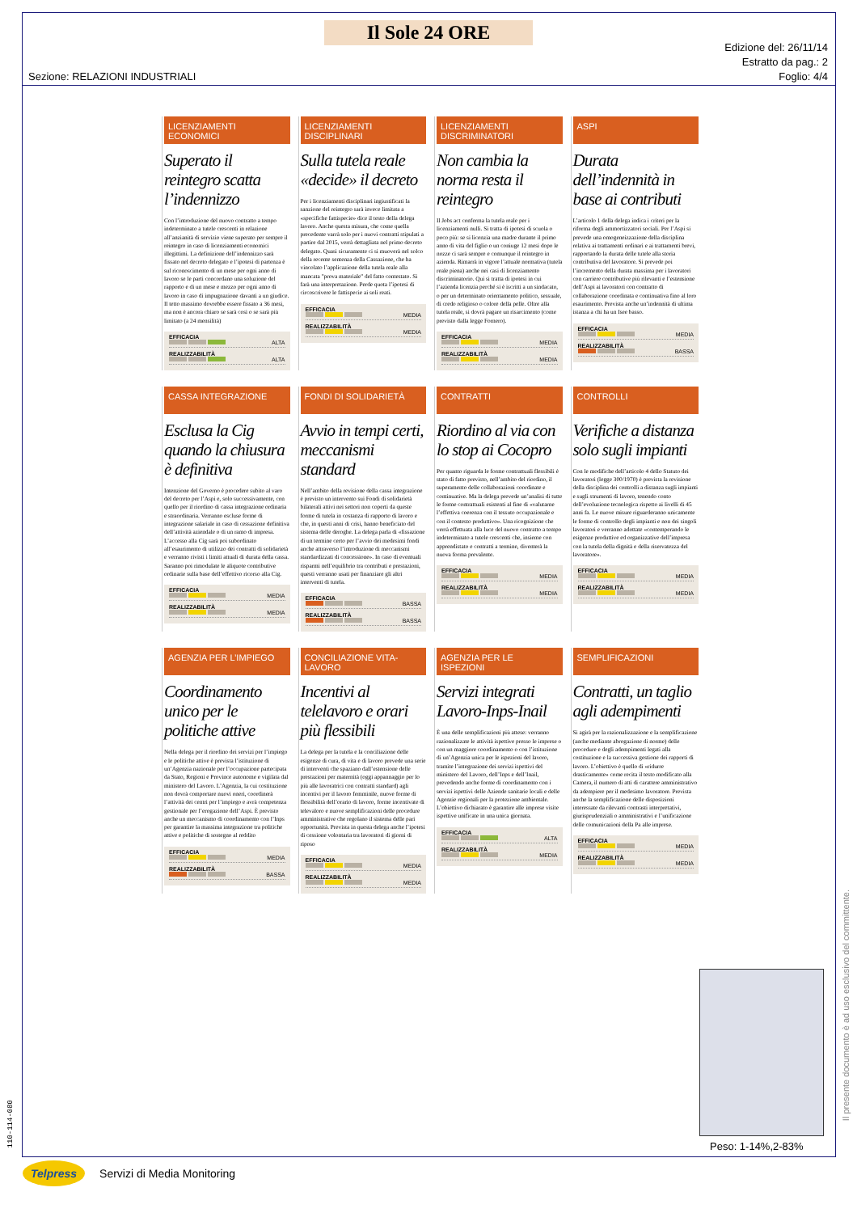Il Sole 24 ORE
Sezione: RELAZIONI INDUSTRIALI
Edizione del: 26/11/14
Estratto da pag.: 2
Foglio: 4/4
LICENZIAMENTI ECONOMICI
Superato il reintegro scatta l’indennizzo
Con l’introduzione del nuovo contratto a tempo indeterminato a tutele crescenti in relazione all’anzianità di servizio viene superato per sempre il reintegro in caso di licenziamenti economici illegittimi. La definizione dell’indennizzo sarà fissato nel decreto delegato e l’ipotesi di partenza è sul riconoscimento di un mese per ogni anno di lavoro se le parti concordano una soluzione del rapporto e di un mese e mezzo per ogni anno di lavoro in caso di impugnazione davanti a un giudice. Il tetto massimo dovrebbe essere fissato a 36 mesi, ma non è ancora chiaro se sarà così o se sarà più limitato (a 24 mensilità)
EFFICACIA
ALTA
REALIZZABILITÀ
ALTA
LICENZIAMENTI DISCIPLINARI
Sulla tutela reale «decide» il decreto
Per i licenziamenti disciplinari ingiustificati la sanzione del reintegro sarà invece limitata a «specifiche fattispecie» dice il testo della delega lavoro. Anche questa misura, che come quella precedente varrà solo per i nuovi contratti stipulati a partire dal 2015, verrà dettagliata nel primo decreto delegato. Quasi sicuramente ci si muoverà nel solco della recente sentenza della Cassazione, che ha vincolato l’applicazione della tutela reale alla mancata "prova materiale" del fatto contestato. Si farà una interpretazione. Perde quota l’ipotesi di circoscrivere le fattispecie ai soli reati.
EFFICACIA
MEDIA
REALIZZABILITÀ
MEDIA
LICENZIAMENTI DISCRIMINATORI
Non cambia la norma resta il reintegro
Il Jobs act conferma la tutela reale per i licenziamenti nulli. Si tratta di ipotesi di scuola o poco più: se si licenzia una madre durante il primo anno di vita del figlio o un coniuge 12 mesi dopo le nozze ci sarà sempre e comunque il reintegro in azienda. Rimarrà in vigore l’attuale normativa (tutela reale piena) anche nei casi di licenziamento discriminatorio. Qui si tratta di ipotesi in cui l’azienda licenzia perché si è iscritti a un sindacato, o per un determinato orientamento politico, sessuale, di credo religioso o colore della pelle. Oltre alla tutela reale, si dovrà pagare un risarcimento (come previsto dalla legge Fornero).
EFFICACIA
MEDIA
REALIZZABILITÀ
MEDIA
ASPI
Durata dell’indennità in base ai contributi
L’articolo 1 della delega indica i criteri per la riforma degli ammortizzatori sociali. Per l’Aspi si prevede una omogeneizzazione della disciplina relativa ai trattamenti ordinari e ai trattamenti brevi, rapportando la durata delle tutele alla storia contributiva del lavoratore. Si prevede poi l’incremento della durata massima per i lavoratori con carriere contributive più rilevanti e l’estensione dell’Aspi ai lavoratori con contratto di collaborazione coordinata e continuativa fino al loro esaurimento. Prevista anche un’indennità di ultima istanza a chi ha un Isee basso.
EFFICACIA
MEDIA
REALIZZABILITÀ
BASSA
CASSA INTEGRAZIONE
Esclusa la Cig quando la chiusura è definitiva
Intenzione del Governo è procedere subito al varo del decreto per l’Aspi e, solo successivamente, con quello per il riordino di cassa integrazione ordinaria e straordinaria. Verranno escluse forme di integrazione salariale in caso di cessazione definitiva dell’attività aziendale o di un ramo di impresa. L’accesso alla Cig sarà poi subordinato all’esaurimento di utilizzo dei contratti di solidarietà e verranno rivisti i limiti attuali di durata della cassa. Saranno poi rimodulate le aliquote contributive ordinarie sulla base dell’effettivo ricorso alla Cig.
EFFICACIA
MEDIA
REALIZZABILITÀ
MEDIA
FONDI DI SOLIDARIETÀ
Avvio in tempi certi, meccanismi standard
Nell’ambito della revisione della cassa integrazione è previsto un intervento sui Fondi di solidarietà bilaterali attivi nei settori non coperti da queste forme di tutela in costanza di rapporto di lavoro e che, in questi anni di crisi, hanno beneficiato del sistema delle deroghe. La delega parla di «fissazione di un termine certo per l’avvio dei medesimi fondi anche attraverso l’introduzione di meccanismi standardizzati di concessione». In caso di eventuali risparmi nell’equilibrio tra contributi e prestazioni, questi verranno usati per finanziare gli altri interventi di tutela.
EFFICACIA
BASSA
REALIZZABILITÀ
BASSA
CONTRATTI
Riordino al via con lo stop ai Cocopro
Per quanto riguarda le forme contrattuali flessibili è stato di fatto previsto, nell’ambito del riordino, il superamento delle collaborazioni coordinate e continuative. Ma la delega prevede un’analisi di tutte le forme contrattuali esistenti al fine di «valutarne l’effettiva coerenza con il tessuto occupazionale e con il contesto produttivo». Una ricognizione che verrà effettuata alla luce del nuovo contratto a tempo indeterminato a tutele crescenti che, insieme con apprendistato e contratti a termine, diventerà la nuova forma prevalente.
EFFICACIA
MEDIA
REALIZZABILITÀ
MEDIA
CONTROLLI
Verifiche a distanza solo sugli impianti
Con le modifiche dell’articolo 4 dello Statuto dei lavoratori (legge 300/1970) è prevista la revisione della disciplina dei controlli a distanza sugli impianti e sugli strumenti di lavoro, tenendo conto dell’evoluzione tecnologica rispetto ai livelli di 45 anni fa. Le nuove misure riguarderanno unicamente le forme di controllo degli impianti e non dei singoli lavoratori e verranno adottate «contemperando le esigenze produttive ed organizzative dell’impresa con la tutela della dignità e della riservatezza del lavoratore».
EFFICACIA
MEDIA
REALIZZABILITÀ
MEDIA
AGENZIA PER L’IMPIEGO
Coordinamento unico per le politiche attive
Nella delega per il riordino dei servizi per l’impiego e le politiche attive è prevista l’istituzione di un’Agenzia nazionale per l’occupazione partecipata da Stato, Regioni e Province autonome e vigilata dal ministero del Lavoro. L’Agenzia, la cui costituzione non dovrà comportare nuovi oneri, coordinerà l’attività dei centri per l’impiego e avrà competenza gestionale per l’erogazione dell’Aspi. È previsto anche un meccanismo di coordinamento con l’Inps per garantire la massima integrazione tra politiche attive e politiche di sostegno al reddito
EFFICACIA
MEDIA
REALIZZABILITÀ
BASSA
CONCILIAZIONE VITA-LAVORO
Incentivi al telelavoro e orari più flessibili
La delega per la tutela e la conciliazione delle esigenze di cura, di vita e di lavoro prevede una serie di interventi che spaziano dall’estensione delle prestazioni per maternità (oggi appannaggio per lo più alle lavoratrici con contratti standard) agli incentivi per il lavoro femminile, nuove forme di flessibilità dell’orario di lavoro, forme incentivate di televaloro e nuove semplificazioni delle procedure amministrative che regolano il sistema delle pari opportunità. Prevista in questa delega anche l’ipotesi di cessione volontaria tra lavoratori di giorni di riposo
EFFICACIA
MEDIA
REALIZZABILITÀ
MEDIA
AGENZIA PER LE ISPEZIONI
Servizi integrati Lavoro-Inps-Inail
È una delle semplificazioni più attese: verranno razionalizzate le attività ispettive presso le imprese o con un maggiore coordinamento o con l’istituzione di un’Agenzia unica per le ispezioni del lavoro, tramite l’integrazione dei servizi ispettivi del ministero del Lavoro, dell’Inps e dell’Inail, prevedendo anche forme di coordinamento con i servizi ispettivi delle Aziende sanitarie locali e delle Agenzie regionali per la protezione ambientale. L’obiettivo dichiarato è garantire alle imprese visite ispettive unificate in una unica giornata.
EFFICACIA
ALTA
REALIZZABILITÀ
MEDIA
SEMPLIFICAZIONI
Contratti, un taglio agli adempimenti
Si agirà per la razionalizzazione e la semplificazione (anche mediante abrogazione di norme) delle procedure e degli adempimenti legati alla costituzione e la successiva gestione dei rapporti di lavoro. L’obiettivo è quello di «ridurre drasticamente» come recita il testo modificato alla Camera, il numero di atti di carattere amministrativo da adempiere per il medesimo lavoratore. Prevista anche la semplificazione delle disposizioni interessate da rilevanti contrasti interpretativi, giurisprudenziali o amministrativi e l’unificazione delle comunicazioni della Pa alle imprese.
EFFICACIA
MEDIA
REALIZZABILITÀ
MEDIA
Peso: 1-14%,2-83%
Il presente documento è ad uso esclusivo del committente.
110-114-080
Telpress Servizi di Media Monitoring